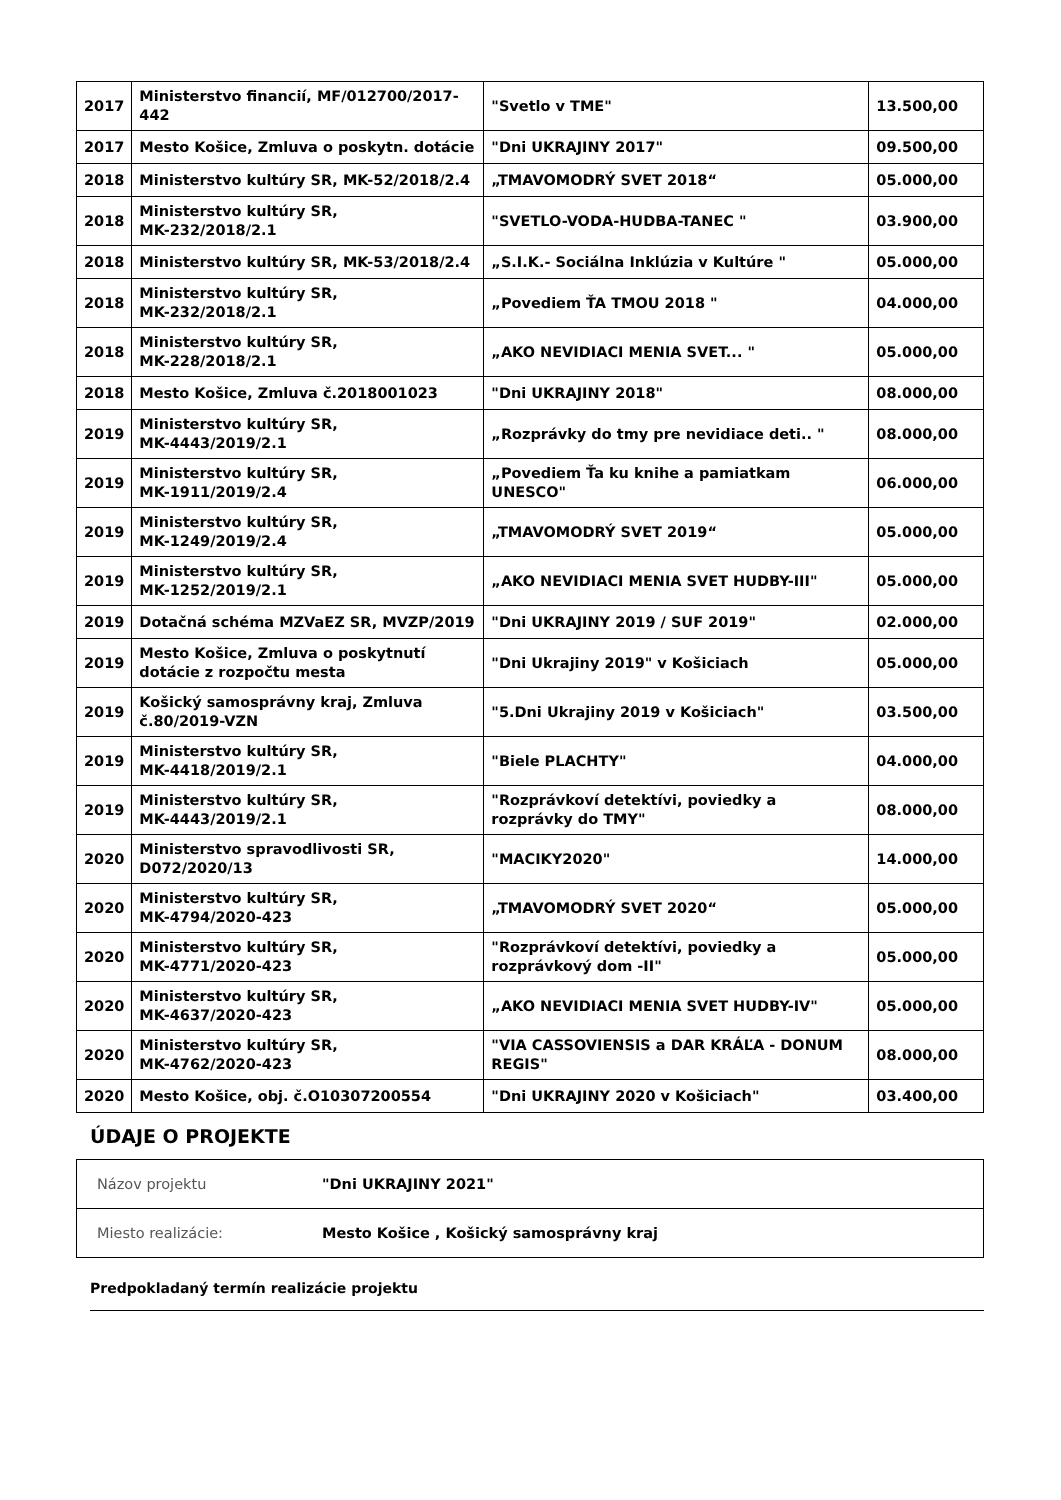| 2017 | Ministerstvo financií, MF/012700/2017-442 | "Svetlo v TME" | 13.500,00 |
| 2017 | Mesto Košice, Zmluva o poskytn. dotácie | "Dni UKRAJINY 2017" | 09.500,00 |
| 2018 | Ministerstvo kultúry SR, MK-52/2018/2.4 | „TMAVOMODRÝ SVET 2018“ | 05.000,00 |
| 2018 | Ministerstvo kultúry SR, MK-232/2018/2.1 | "SVETLO-VODA-HUDBA-TANEC " | 03.900,00 |
| 2018 | Ministerstvo kultúry SR, MK-53/2018/2.4 | „S.I.K.- Sociálna Inklúzia v Kultúre " | 05.000,00 |
| 2018 | Ministerstvo kultúry SR, MK-232/2018/2.1 | „Povediem ŤA TMOU 2018 " | 04.000,00 |
| 2018 | Ministerstvo kultúry SR, MK-228/2018/2.1 | „AKO NEVIDIACI MENIA SVET... " | 05.000,00 |
| 2018 | Mesto Košice, Zmluva č.2018001023 | "Dni UKRAJINY 2018" | 08.000,00 |
| 2019 | Ministerstvo kultúry SR, MK-4443/2019/2.1 | „Rozprávky do tmy pre nevidiace deti.. " | 08.000,00 |
| 2019 | Ministerstvo kultúry SR, MK-1911/2019/2.4 | „Povediem Ťa ku knihe a pamiatkam UNESCO" | 06.000,00 |
| 2019 | Ministerstvo kultúry SR, MK-1249/2019/2.4 | „TMAVOMODRÝ SVET 2019“ | 05.000,00 |
| 2019 | Ministerstvo kultúry SR, MK-1252/2019/2.1 | „AKO NEVIDIACI MENIA SVET HUDBY-III" | 05.000,00 |
| 2019 | Dotačná schéma MZVaEZ SR, MVZP/2019 | "Dni UKRAJINY 2019 / SUF 2019" | 02.000,00 |
| 2019 | Mesto Košice, Zmluva o poskytnutí dotácie z rozpočtu mesta | "Dni Ukrajiny 2019" v Košiciach | 05.000,00 |
| 2019 | Košický samosprávny kraj, Zmluva č.80/2019-VZN | "5.Dni Ukrajiny 2019 v Košiciach" | 03.500,00 |
| 2019 | Ministerstvo kultúry SR, MK-4418/2019/2.1 | "Biele PLACHTY" | 04.000,00 |
| 2019 | Ministerstvo kultúry SR, MK-4443/2019/2.1 | "Rozprávkoví detektívi, poviedky a rozprávky do TMY" | 08.000,00 |
| 2020 | Ministerstvo spravodlivosti SR, D072/2020/13 | "MACIKY2020" | 14.000,00 |
| 2020 | Ministerstvo kultúry SR, MK-4794/2020-423 | „TMAVOMODRÝ SVET 2020“ | 05.000,00 |
| 2020 | Ministerstvo kultúry SR, MK-4771/2020-423 | "Rozprávkoví detektívi, poviedky a rozprávkový dom -II" | 05.000,00 |
| 2020 | Ministerstvo kultúry SR, MK-4637/2020-423 | „AKO NEVIDIACI MENIA SVET HUDBY-IV" | 05.000,00 |
| 2020 | Ministerstvo kultúry SR, MK-4762/2020-423 | "VIA CASSOVIENSIS a DAR KRÁĽA - DONUM REGIS" | 08.000,00 |
| 2020 | Mesto Košice, obj. č.O10307200554 | "Dni UKRAJINY 2020 v Košiciach" | 03.400,00 |
ÚDAJE O PROJEKTE
| Názov projektu | "Dni UKRAJINY 2021" |
| Miesto realizácie: | Mesto Košice , Košický samosprávny kraj |
Predpokladaný termín realizácie projektu